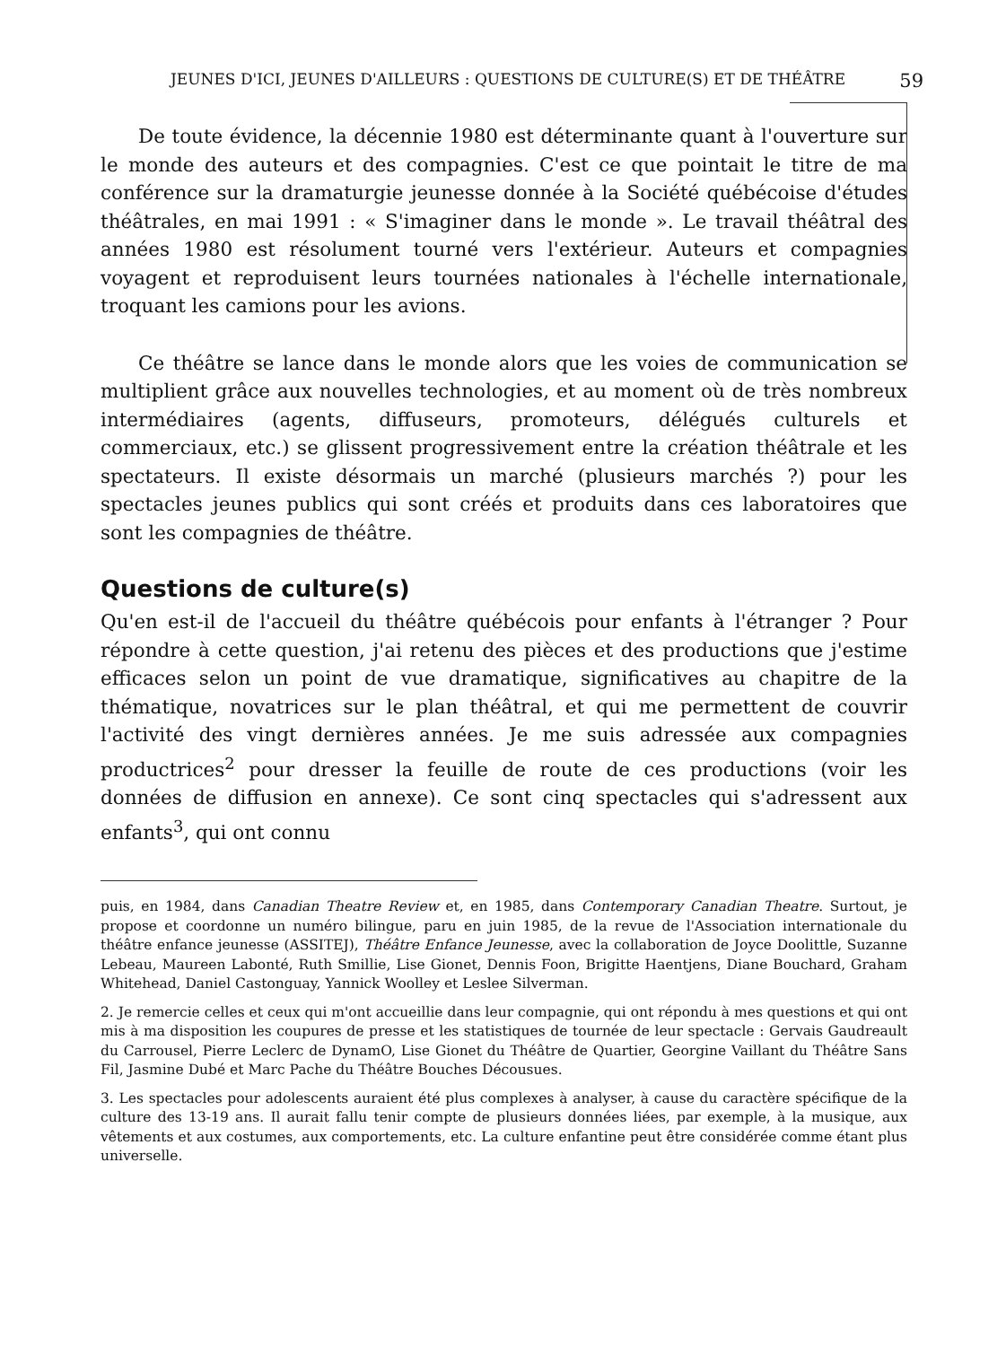JEUNES D'ICI, JEUNES D'AILLEURS : QUESTIONS DE CULTURE(S) ET DE THÉÂTRE 59
De toute évidence, la décennie 1980 est déterminante quant à l'ouverture sur le monde des auteurs et des compagnies. C'est ce que pointait le titre de ma conférence sur la dramaturgie jeunesse donnée à la Société québécoise d'études théâtrales, en mai 1991 : « S'imaginer dans le monde ». Le travail théâtral des années 1980 est résolument tourné vers l'extérieur. Auteurs et compagnies voyagent et reproduisent leurs tournées nationales à l'échelle internationale, troquant les camions pour les avions.
Ce théâtre se lance dans le monde alors que les voies de communication se multiplient grâce aux nouvelles technologies, et au moment où de très nombreux intermédiaires (agents, diffuseurs, promoteurs, délégués culturels et commerciaux, etc.) se glissent progressivement entre la création théâtrale et les spectateurs. Il existe désormais un marché (plusieurs marchés ?) pour les spectacles jeunes publics qui sont créés et produits dans ces laboratoires que sont les compagnies de théâtre.
Questions de culture(s)
Qu'en est-il de l'accueil du théâtre québécois pour enfants à l'étranger ? Pour répondre à cette question, j'ai retenu des pièces et des productions que j'estime efficaces selon un point de vue dramatique, significatives au chapitre de la thématique, novatrices sur le plan théâtral, et qui me permettent de couvrir l'activité des vingt dernières années. Je me suis adressée aux compagnies productrices<sup>2</sup> pour dresser la feuille de route de ces productions (voir les données de diffusion en annexe). Ce sont cinq spectacles qui s'adressent aux enfants<sup>3</sup>, qui ont connu
puis, en 1984, dans Canadian Theatre Review et, en 1985, dans Contemporary Canadian Theatre. Surtout, je propose et coordonne un numéro bilingue, paru en juin 1985, de la revue de l'Association internationale du théâtre enfance jeunesse (ASSITEJ), Théâtre Enfance Jeunesse, avec la collaboration de Joyce Doolittle, Suzanne Lebeau, Maureen Labonté, Ruth Smillie, Lise Gionet, Dennis Foon, Brigitte Haentjens, Diane Bouchard, Graham Whitehead, Daniel Castonguay, Yannick Woolley et Leslee Silverman.
2. Je remercie celles et ceux qui m'ont accueillie dans leur compagnie, qui ont répondu à mes questions et qui ont mis à ma disposition les coupures de presse et les statistiques de tournée de leur spectacle : Gervais Gaudreault du Carrousel, Pierre Leclerc de DynamO, Lise Gionet du Théâtre de Quartier, Georgine Vaillant du Théâtre Sans Fil, Jasmine Dubé et Marc Pache du Théâtre Bouches Décousues.
3. Les spectacles pour adolescents auraient été plus complexes à analyser, à cause du caractère spécifique de la culture des 13-19 ans. Il aurait fallu tenir compte de plusieurs données liées, par exemple, à la musique, aux vêtements et aux costumes, aux comportements, etc. La culture enfantine peut être considérée comme étant plus universelle.